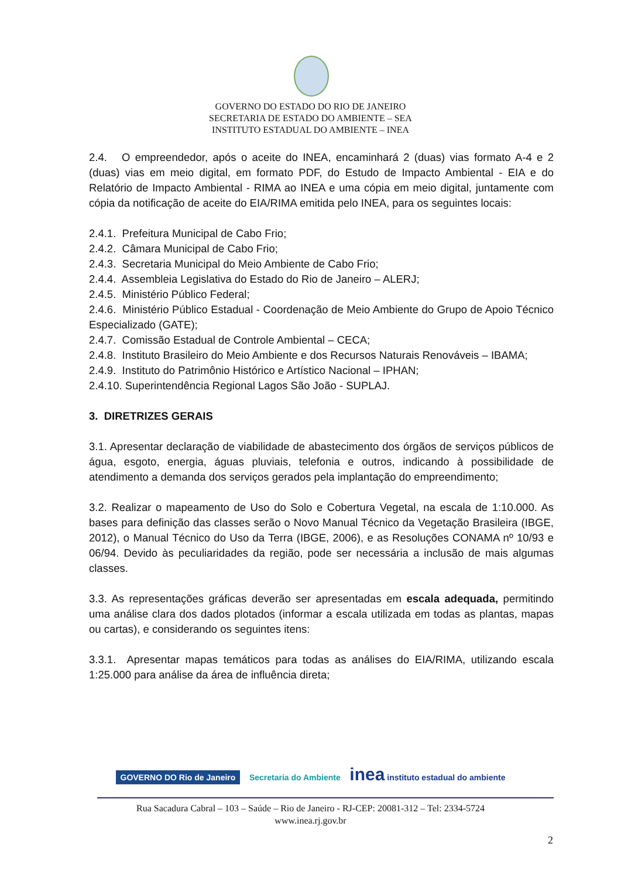GOVERNO DO ESTADO DO RIO DE JANEIRO
SECRETARIA DE ESTADO DO AMBIENTE – SEA
INSTITUTO ESTADUAL DO AMBIENTE – INEA
2.4. O empreendedor, após o aceite do INEA, encaminhará 2 (duas) vias formato A-4 e 2 (duas) vias em meio digital, em formato PDF, do Estudo de Impacto Ambiental - EIA e do Relatório de Impacto Ambiental - RIMA ao INEA e uma cópia em meio digital, juntamente com cópia da notificação de aceite do EIA/RIMA emitida pelo INEA, para os seguintes locais:
2.4.1. Prefeitura Municipal de Cabo Frio;
2.4.2. Câmara Municipal de Cabo Frio;
2.4.3. Secretaria Municipal do Meio Ambiente de Cabo Frio;
2.4.4. Assembleia Legislativa do Estado do Rio de Janeiro – ALERJ;
2.4.5. Ministério Público Federal;
2.4.6. Ministério Público Estadual - Coordenação de Meio Ambiente do Grupo de Apoio Técnico Especializado (GATE);
2.4.7. Comissão Estadual de Controle Ambiental – CECA;
2.4.8. Instituto Brasileiro do Meio Ambiente e dos Recursos Naturais Renováveis – IBAMA;
2.4.9. Instituto do Patrimônio Histórico e Artístico Nacional – IPHAN;
2.4.10. Superintendência Regional Lagos São João - SUPLAJ.
3. DIRETRIZES GERAIS
3.1. Apresentar declaração de viabilidade de abastecimento dos órgãos de serviços públicos de água, esgoto, energia, águas pluviais, telefonia e outros, indicando à possibilidade de atendimento a demanda dos serviços gerados pela implantação do empreendimento;
3.2. Realizar o mapeamento de Uso do Solo e Cobertura Vegetal, na escala de 1:10.000. As bases para definição das classes serão o Novo Manual Técnico da Vegetação Brasileira (IBGE, 2012), o Manual Técnico do Uso da Terra (IBGE, 2006), e as Resoluções CONAMA nº 10/93 e 06/94. Devido às peculiaridades da região, pode ser necessária a inclusão de mais algumas classes.
3.3. As representações gráficas deverão ser apresentadas em escala adequada, permitindo uma análise clara dos dados plotados (informar a escala utilizada em todas as plantas, mapas ou cartas), e considerando os seguintes itens:
3.3.1. Apresentar mapas temáticos para todas as análises do EIA/RIMA, utilizando escala 1:25.000 para análise da área de influência direta;
GOVERNO DO Rio de Janeiro Secretaria do Ambiente inea instituto estadual do ambiente
Rua Sacadura Cabral – 103 – Saúde – Rio de Janeiro - RJ-CEP: 20081-312 – Tel: 2334-5724
www.inea.rj.gov.br
2